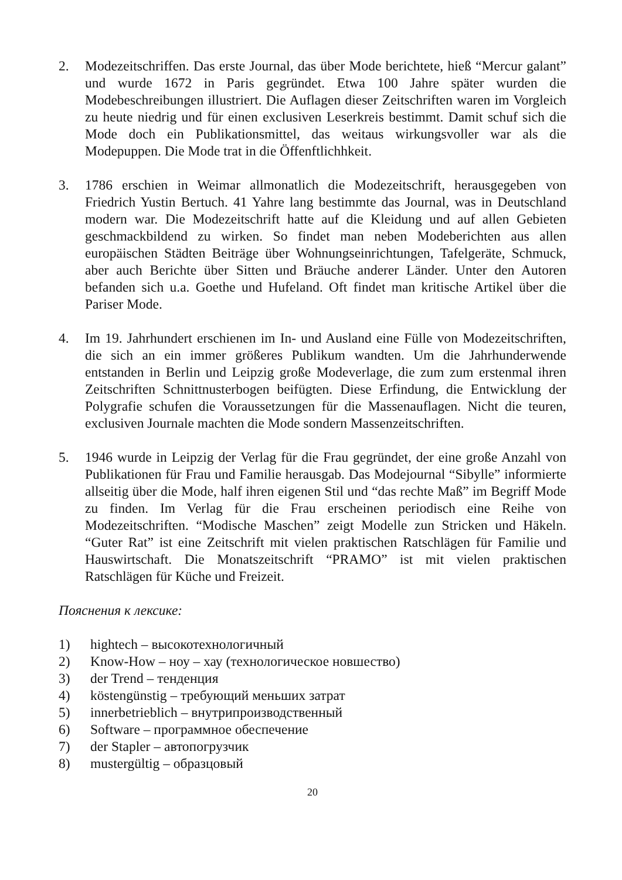2. Modezeitschriffen. Das erste Journal, das über Mode berichtete, hieß “Mercur galant” und wurde 1672 in Paris gegründet. Etwa 100 Jahre später wurden die Modebeschreibungen illustriert. Die Auflagen dieser Zeitschriften waren im Vorgleich zu heute niedrig und für einen exclusiven Leserkreis bestimmt. Damit schuf sich die Mode doch ein Publikationsmittel, das weitaus wirkungsvoller war als die Modepuppen. Die Mode trat in die Öffenftlichhkeit.
3. 1786 erschien in Weimar allmonatlich die Modezeitschrift, herausgegeben von Friedrich Yustin Bertuch. 41 Yahre lang bestimmte das Journal, was in Deutschland modern war. Die Modezeitschrift hatte auf die Kleidung und auf allen Gebieten geschmackbildend zu wirken. So findet man neben Modeberichten aus allen europäischen Städten Beiträge über Wohnungseinrichtungen, Tafelgeräte, Schmuck, aber auch Berichte über Sitten und Bräuche anderer Länder. Unter den Autoren befanden sich u.a. Goethe und Hufeland. Oft findet man kritische Artikel über die Pariser Mode.
4. Im 19. Jahrhundert erschienen im In- und Ausland eine Fülle von Modezeitschriften, die sich an ein immer größeres Publikum wandten. Um die Jahrhunderwende entstanden in Berlin und Leipzig große Modeverlage, die zum zum erstenmal ihren Zeitschriften Schnittnusterbogen beifügten. Diese Erfindung, die Entwicklung der Polygrafie schufen die Voraussetzungen für die Massenauflagen. Nicht die teuren, exclusiven Journale machten die Mode sondern Massenzeitschriften.
5. 1946 wurde in Leipzig der Verlag für die Frau gegründet, der eine große Anzahl von Publikationen für Frau und Familie herausgab. Das Modejournal “Sibylle” informierte allseitig über die Mode, half ihren eigenen Stil und “das rechte Maß” im Begriff Mode zu finden. Im Verlag für die Frau erscheinen periodisch eine Reihe von Modezeitschriften. “Modische Maschen” zeigt Modelle zun Stricken und Häkeln. “Guter Rat” ist eine Zeitschrift mit vielen praktischen Ratschlägen für Familie und Hauswirtschaft. Die Monatszeitschrift “PRAMO” ist mit vielen praktischen Ratschlägen für Küche und Freizeit.
Пояснения к лексике:
1) hightech – высокотехнологичный
2) Know-How – ноу – хау (технологическое новшество)
3) der Trend – тенденция
4) köstengünstig – требующий меньших затрат
5) innerbetrieblich – внутрипроизводственный
6) Software – программное обеспечение
7) der Stapler – автопогрузчик
8) mustergültig – образцовый
20